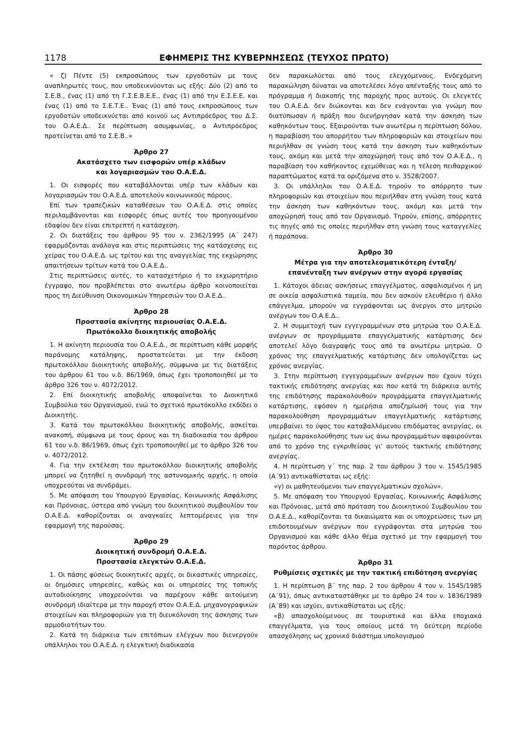1178 ΕΦΗΜΕΡΙΣ ΤΗΣ ΚΥΒΕΡΝΗΣΕΩΣ (ΤΕΥΧΟΣ ΠΡΩΤΟ)
« ζ) Πέντε (5) εκπροσώπους των εργοδοτών με τους αναπληρωτές τους, που υποδεικνύονται ως εξής: Δύο (2) από το Σ.Ε.Β., ένας (1) από τη Γ.Σ.Ε.Β.Ε.Ε., ένας (1) από την Ε.Σ.Ε.Ε. και ένας (1) από το Σ.Ε.Τ.Ε.. Ένας (1) από τους εκπροσώπους των εργοδοτών υποδεικνύεται από κοινού ως Αντιπρόεδρος του Δ.Σ. του Ο.Α.Ε.Δ.. Σε περίπτωση ασυμφωνίας, ο Αντιπρόεδρος προτείνεται από το Σ.Ε.Β..»
Άρθρο 27
Ακατάσχετο των εισφορών υπέρ κλάδων
και λογαριασμών του Ο.Α.Ε.Δ.
1. Οι εισφορές που καταβάλλονται υπέρ των κλάδων και λογαριασμών του Ο.Α.Ε.Δ. αποτελούν κοινωνικούς πόρους.
Επί των τραπεζικών καταθέσεων του Ο.Α.Ε.Δ. στις οποίες περιλαμβάνονται και εισφορές όπως αυτές του προηγουμένου εδαφίου δεν είναι επιτρεπτή η κατάσχεση.
2. Οι διατάξεις του άρθρου 95 του ν. 2362/1995 (Α΄ 247) εφαρμόζονται ανάλογα και στις περιπτώσεις της κατάσχεσης εις χείρας του Ο.Α.Ε.Δ. ως τρίτου και της αναγγελίας της εκχώρησης απαιτήσεων τρίτων κατά του Ο.Α.Ε.Δ..
Στις περιπτώσεις αυτές, το κατασχετήριο ή το εκχωρητήριο έγγραφο, που προβλέπεται στο ανωτέρω άρθρο κοινοποιείται προς τη Διεύθυνση Οικονομικών Υπηρεσιών του Ο.Α.Ε.Δ..
Άρθρο 28
Προστασία ακίνητης περιουσίας Ο.Α.Ε.Δ.
Πρωτόκολλο διοικητικής αποβολής
1. Η ακίνητη περιουσία του Ο.Α.Ε.Δ., σε περίπτωση κάθε μορφής παράνομης κατάληψης, προστατεύεται με την έκδοση πρωτοκόλλου διοικητικής αποβολής, σύμφωνα με τις διατάξεις του άρθρου 61 του ν.δ. 86/1969, όπως έχει τροποποιηθεί με το άρθρο 326 του ν. 4072/2012.
2. Επί διοικητικής αποβολής αποφαίνεται το Διοικητικό Συμβούλιο του Οργανισμού, ενώ το σχετικό πρωτόκολλο εκδίδει ο Διοικητής.
3. Κατά του πρωτοκόλλου διοικητικής αποβολής, ασκείται ανακοπή, σύμφωνα με τους όρους και τη διαδικασία του άρθρου 61 του ν.δ. 86/1969, όπως έχει τροποποιηθεί με το άρθρο 326 του ν. 4072/2012.
4. Για την εκτέλεση του πρωτοκόλλου διοικητικής αποβολής μπορεί να ζητηθεί η συνδρομή της αστυνομικής αρχής, η οποία υποχρεούται να συνδράμει.
5. Με απόφαση του Υπουργού Εργασίας, Κοινωνικής Ασφάλισης και Πρόνοιας, ύστερα από γνώμη του διοικητικού συμβουλίου του Ο.Α.Ε.Δ. καθορίζονται οι αναγκαίες λεπτομέρειες για την εφαρμογή της παρούσας.
Άρθρο 29
Διοικητική συνδρομή Ο.Α.Ε.Δ.
Προστασία ελεγκτών Ο.Α.Ε.Δ.
1. Οι πάσης φύσεως διοικητικές αρχές, οι δικαστικές υπηρεσίες, οι δημόσιες υπηρεσίες, καθώς και οι υπηρεσίες της τοπικής αυτοδιοίκησης υποχρεούνται να παρέχουν κάθε αιτούμενη συνδρομή ιδιαίτερα με την παροχή στον Ο.Α.Ε.Δ. μηχανογραφικών στοιχείων και πληροφοριών για τη διευκόλυνση της άσκησης των αρμοδιοτήτων του.
2. Κατά τη διάρκεια των επιτόπιων ελέγχων που διενεργούν υπάλληλοι του Ο.Α.Ε.Δ. η ελεγκτική διαδικασία
δεν παρακωλύεται από τους ελεγχόμενους. Ενδεχόμενη παρακώληση δύναται να αποτελέσει λόγο απένταξής τους από το πρόγραμμα ή διακοπής της παροχής προς αυτούς. Οι ελεγκτές του Ο.Α.Ε.Δ. δεν διώκονται και δεν ενάγονται για γνώμη που διατύπωσαν ή πράξη που διενήργησαν κατά την άσκηση των καθηκόντων τους. Εξαιρούνται των ανωτέρω η περίπτωση δόλου, η παραβίαση του απορρήτου των πληροφοριών και στοιχείων που περιήλθαν σε γνώση τους κατά την άσκηση των καθηκόντων τους, ακόμη και μετά την αποχώρησή τους από τον Ο.Α.Ε.Δ., η παραβίαση του καθήκοντος εχεμύθειας και η τέλεση πειθαρχικού παραπτώματος κατά τα οριζόμενα στο ν. 3528/2007.
3. Οι υπάλληλοι του Ο.Α.Ε.Δ. τηρούν το απόρρητο των πληροφοριών και στοιχείων που περιήλθαν στη γνώση τους κατά την άσκηση των καθηκόντων τους, ακόμη και μετά την αποχώρησή τους από τον Οργανισμό. Τηρούν, επίσης, απόρρητες τις πηγές από τις οποίες περιήλθαν στη γνώση τους καταγγελίες ή παράπονα.
Άρθρο 30
Μέτρα για την αποτελεσματικότερη ένταξη/
επανένταξη των ανέργων στην αγορά εργασίας
1. Κάτοχοι άδειας ασκήσεως επαγγέλματος, ασφαλισμένοι ή μη σε οικεία ασφαλιστικά ταμεία, που δεν ασκούν ελευθέριο ή άλλο επάγγελμα, μπορούν να εγγράφονται ως άνεργοι στο μητρώο ανέργων του Ο.Α.Ε.Δ..
2. Η συμμετοχή των εγγεγραμμένων στα μητρώα του Ο.Α.Ε.Δ. ανέργων σε προγράμματα επαγγελματικής κατάρτισης δεν αποτελεί λόγο διαγραφής τους από τα ανωτέρω μητρώα. Ο χρόνος της επαγγελματικής κατάρτισης δεν υπολογίζεται ως χρόνος ανεργίας.
3. Στην περίπτωση εγγεγραμμένων ανέργων που έχουν τύχει τακτικής επιδότησης ανεργίας και που κατά τη διάρκεια αυτής της επιδότησης παρακολουθούν προγράμματα επαγγελματικής κατάρτισης, εφόσον η ημερήσια αποζημίωσή τους για την παρακολούθηση προγραμμάτων επαγγελματικής κατάρτισης υπερβαίνει το ύψος του καταβαλλόμενου επιδόματος ανεργίας, οι ημέρες παρακολούθησης των ως άνω προγραμμάτων αφαιρούνται από το χρόνο της εγκριθείσας γι’ αυτούς τακτικής επιδότησης ανεργίας.
4. Η περίπτωση γ΄ της παρ. 2 του άρθρου 3 του ν. 1545/1985 (Α΄91) αντικαθίσταται ως εξής:
«γ) οι μαθητευόμενοι των επαγγελματικών σχολών».
5. Με απόφαση του Υπουργού Εργασίας, Κοινωνικής Ασφάλισης και Πρόνοιας, μετά από πρόταση του Διοικητικού Συμβουλίου του Ο.Α.Ε.Δ., καθορίζονται τα δικαιώματα και οι υποχρεώσεις των μη επιδοτουμένων ανέργων που εγγράφονται στα μητρώα του Οργανισμού και κάθε άλλο θέμα σχετικό με την εφαρμογή του παρόντος άρθρου.
Άρθρο 31
Ρυθμίσεις σχετικές με την τακτική επιδότηση ανεργίας
1. Η περίπτωση β΄ της παρ. 2 του άρθρου 4 του ν. 1545/1985 (Α΄91), όπως αντικαταστάθηκε με το άρθρο 24 του ν. 1836/1989 (Α΄89) και ισχύει, αντικαθίσταται ως εξής:
«β) απασχολούμενους σε τουριστικά και άλλα εποχιακά επαγγέλματα, για τους οποίους μετά τη δεύτερη περίοδο απασχόλησης ως χρονικό διάστημα υπολογισμού